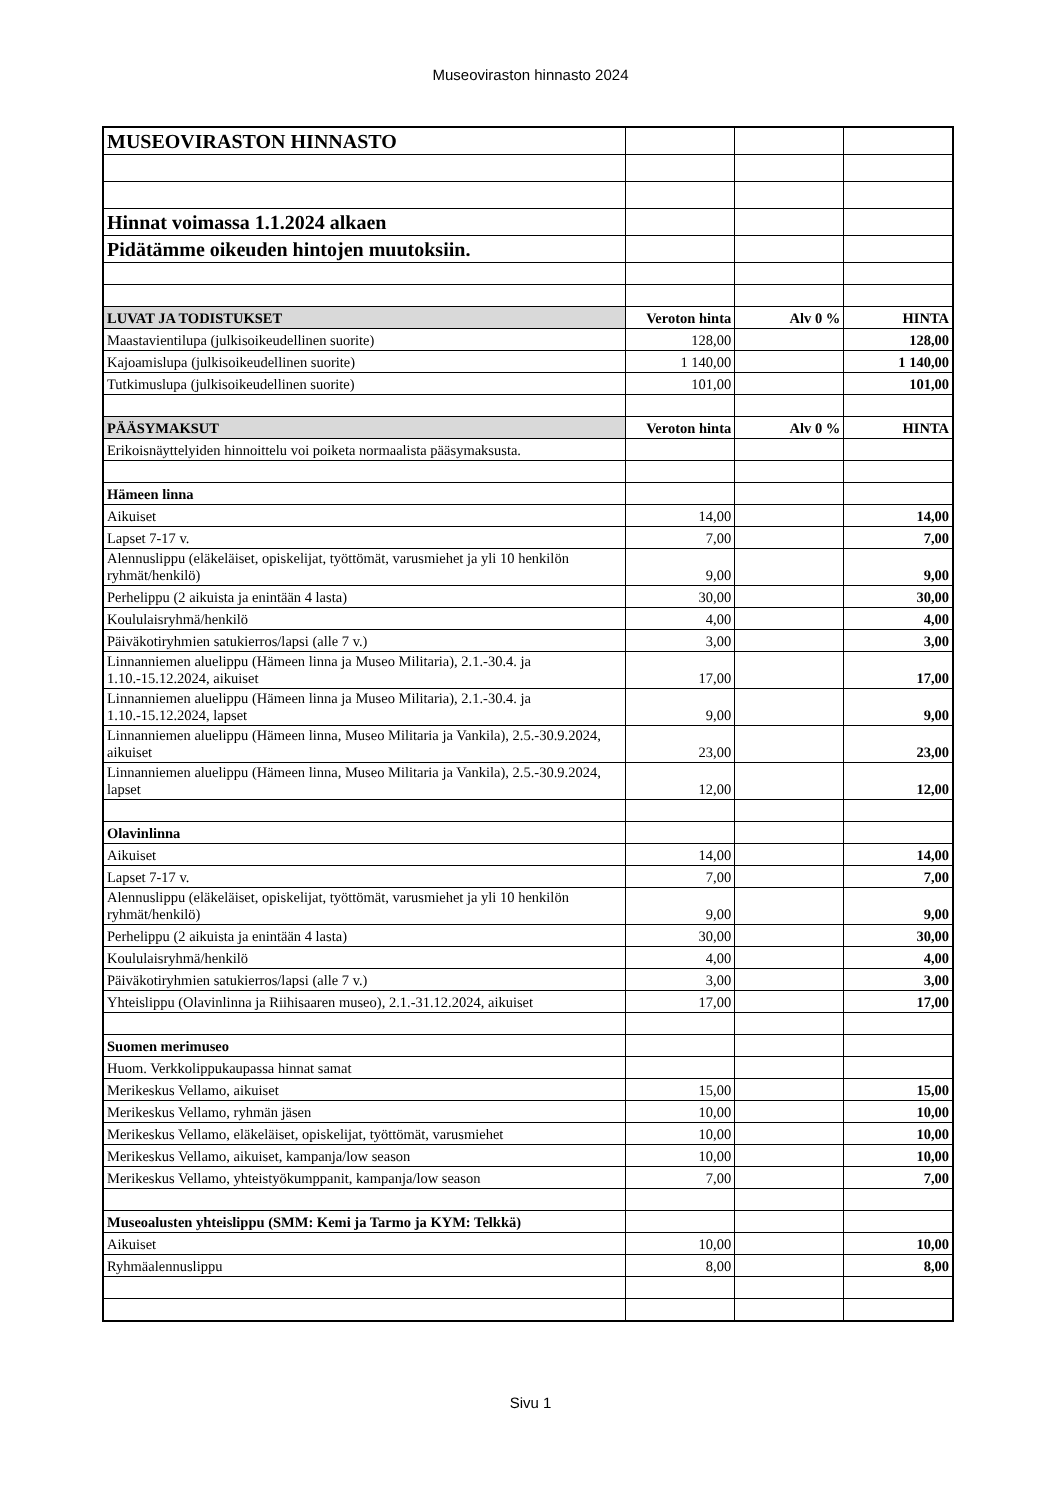Museoviraston hinnasto 2024
| MUSEOVIRASTON HINNASTO | | | |
| Hinnat voimassa 1.1.2024 alkaen | | | |
| Pidätämme oikeuden hintojen muutoksiin. | | | |
| LUVAT JA TODISTUKSET | Veroton hinta | Alv 0 % | HINTA |
| Maastavientilupa (julkisoikeudellinen suorite) | 128,00 | | 128,00 |
| Kajoamislupa (julkisoikeudellinen suorite) | 1 140,00 | | 1 140,00 |
| Tutkimuslupa (julkisoikeudellinen suorite) | 101,00 | | 101,00 |
| PÄÄSYMAKSUT | Veroton hinta | Alv 0 % | HINTA |
| Erikoisnäyttelyiden hinnoittelu voi poiketa normaalista pääsymaksusta. | | | |
| Hämeen linna | | | |
| Aikuiset | 14,00 | | 14,00 |
| Lapset 7-17 v. | 7,00 | | 7,00 |
| Alennuslippu (eläkeläiset, opiskelijat, työttömät, varusmiehet ja yli 10 henkilön ryhmät/henkilö) | 9,00 | | 9,00 |
| Perhelippu (2 aikuista ja enintään 4 lasta) | 30,00 | | 30,00 |
| Koululaisryhmä/henkilö | 4,00 | | 4,00 |
| Päiväkotiryhmien satukierros/lapsi (alle 7 v.) | 3,00 | | 3,00 |
| Linnanniemen aluelippu (Hämeen linna ja Museo Militaria), 2.1.-30.4. ja 1.10.-15.12.2024, aikuiset | 17,00 | | 17,00 |
| Linnanniemen aluelippu (Hämeen linna ja Museo Militaria), 2.1.-30.4. ja 1.10.-15.12.2024, lapset | 9,00 | | 9,00 |
| Linnanniemen aluelippu (Hämeen linna, Museo Militaria ja Vankila), 2.5.-30.9.2024, aikuiset | 23,00 | | 23,00 |
| Linnanniemen aluelippu (Hämeen linna, Museo Militaria ja Vankila), 2.5.-30.9.2024, lapset | 12,00 | | 12,00 |
| Olavinlinna | | | |
| Aikuiset | 14,00 | | 14,00 |
| Lapset 7-17 v. | 7,00 | | 7,00 |
| Alennuslippu (eläkeläiset, opiskelijat, työttömät, varusmiehet ja yli 10 henkilön ryhmät/henkilö) | 9,00 | | 9,00 |
| Perhelippu (2 aikuista ja enintään 4 lasta) | 30,00 | | 30,00 |
| Koululaisryhmä/henkilö | 4,00 | | 4,00 |
| Päiväkotiryhmien satukierros/lapsi (alle 7 v.) | 3,00 | | 3,00 |
| Yhteislippu (Olavinlinna ja Riihisaaren museo), 2.1.-31.12.2024, aikuiset | 17,00 | | 17,00 |
| Suomen merimuseo | | | |
| Huom. Verkkolippukaupassa hinnat samat | | | |
| Merikeskus Vellamo, aikuiset | 15,00 | | 15,00 |
| Merikeskus Vellamo, ryhmän jäsen | 10,00 | | 10,00 |
| Merikeskus Vellamo, eläkeläiset, opiskelijat, työttömät, varusmiehet | 10,00 | | 10,00 |
| Merikeskus Vellamo, aikuiset, kampanja/low season | 10,00 | | 10,00 |
| Merikeskus Vellamo, yhteistyökumppanit, kampanja/low season | 7,00 | | 7,00 |
| Museoalusten yhteislippu (SMM: Kemi ja Tarmo ja KYM: Telkkä) | | | |
| Aikuiset | 10,00 | | 10,00 |
| Ryhmäalennuslippu | 8,00 | | 8,00 |
Sivu 1